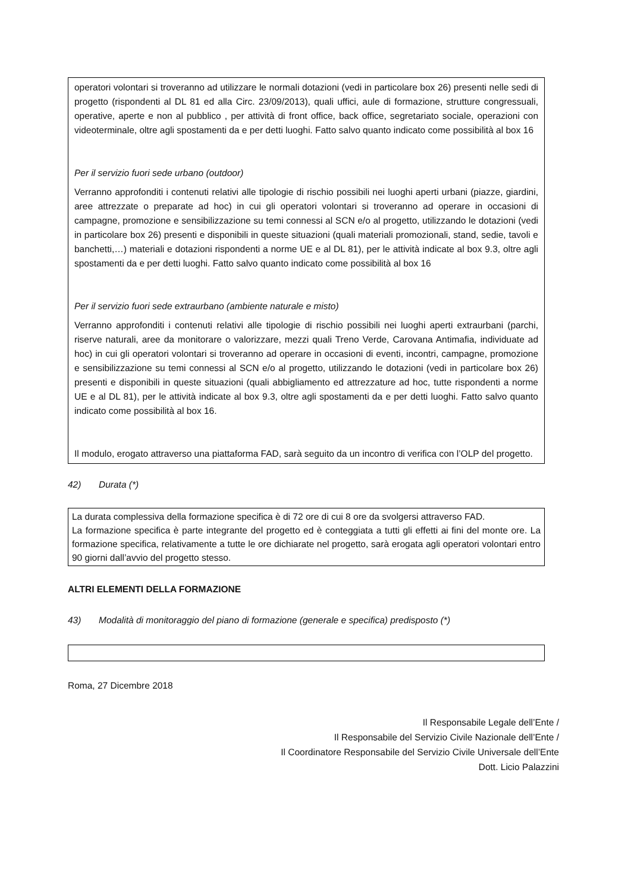operatori volontari si troveranno ad utilizzare le normali dotazioni (vedi in particolare box 26) presenti nelle sedi di progetto (rispondenti al DL 81 ed alla Circ. 23/09/2013), quali uffici, aule di formazione, strutture congressuali, operative, aperte e non al pubblico , per attività di front office, back office, segretariato sociale, operazioni con videoterminale, oltre agli spostamenti da e per detti luoghi. Fatto salvo quanto indicato come possibilità al box 16
Per il servizio fuori sede urbano (outdoor)
Verranno approfonditi i contenuti relativi alle tipologie di rischio possibili nei luoghi aperti urbani (piazze, giardini, aree attrezzate o preparate ad hoc) in cui gli operatori volontari si troveranno ad operare in occasioni di campagne, promozione e sensibilizzazione su temi connessi al SCN e/o al progetto, utilizzando le dotazioni (vedi in particolare box 26) presenti e disponibili in queste situazioni (quali materiali promozionali, stand, sedie, tavoli e banchetti,…) materiali e dotazioni rispondenti a norme UE e al DL 81), per le attività indicate al box 9.3, oltre agli spostamenti da e per detti luoghi. Fatto salvo quanto indicato come possibilità al box 16
Per il servizio fuori sede extraurbano (ambiente naturale e misto)
Verranno approfonditi i contenuti relativi alle tipologie di rischio possibili nei luoghi aperti extraurbani (parchi, riserve naturali, aree da monitorare o valorizzare, mezzi quali Treno Verde, Carovana Antimafia, individuate ad hoc) in cui gli operatori volontari si troveranno ad operare in occasioni di eventi, incontri, campagne, promozione e sensibilizzazione su temi connessi al SCN e/o al progetto, utilizzando le dotazioni (vedi in particolare box 26) presenti e disponibili in queste situazioni (quali abbigliamento ed attrezzature ad hoc, tutte rispondenti a norme UE e al DL 81), per le attività indicate al box 9.3, oltre agli spostamenti da e per detti luoghi. Fatto salvo quanto indicato come possibilità al box 16.
Il modulo, erogato attraverso una piattaforma FAD, sarà seguito da un incontro di verifica con l’OLP del progetto.
42) Durata (*)
La durata complessiva della formazione specifica è di 72 ore di cui 8 ore da svolgersi attraverso FAD.
La formazione specifica è parte integrante del progetto ed è conteggiata a tutti gli effetti ai fini del monte ore. La formazione specifica, relativamente a tutte le ore dichiarate nel progetto, sarà erogata agli operatori volontari entro 90 giorni dall’avvio del progetto stesso.
ALTRI ELEMENTI DELLA FORMAZIONE
43) Modalità di monitoraggio del piano di formazione (generale e specifica) predisposto (*)
Roma, 27 Dicembre 2018
Il Responsabile Legale dell’Ente /
Il Responsabile del Servizio Civile Nazionale dell’Ente /
Il Coordinatore Responsabile del Servizio Civile Universale dell’Ente
Dott. Licio Palazzini